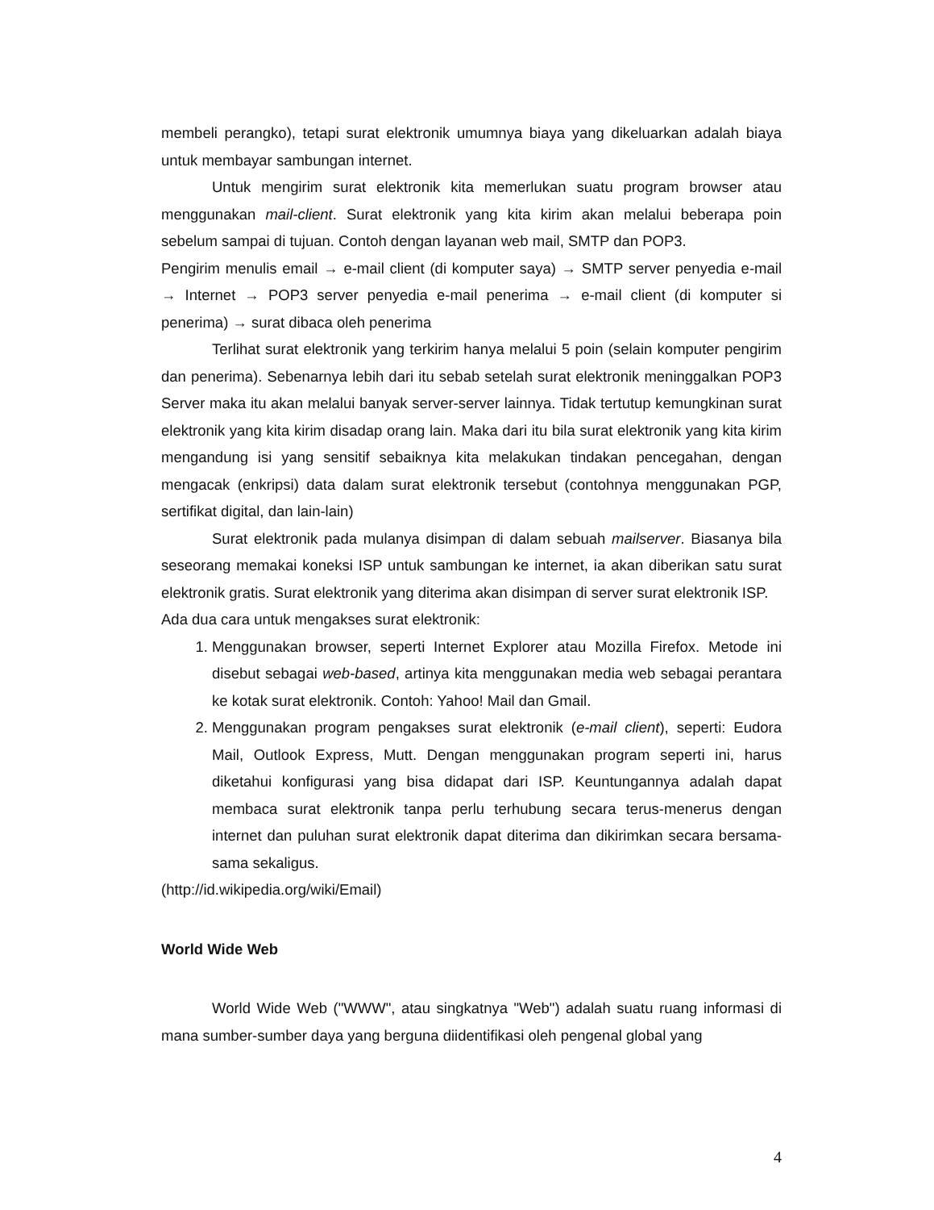membeli perangko), tetapi surat elektronik umumnya biaya yang dikeluarkan adalah biaya untuk membayar sambungan internet.
Untuk mengirim surat elektronik kita memerlukan suatu program browser atau menggunakan mail-client. Surat elektronik yang kita kirim akan melalui beberapa poin sebelum sampai di tujuan. Contoh dengan layanan web mail, SMTP dan POP3.
Pengirim menulis email → e-mail client (di komputer saya) → SMTP server penyedia e-mail → Internet → POP3 server penyedia e-mail penerima → e-mail client (di komputer si penerima) → surat dibaca oleh penerima
Terlihat surat elektronik yang terkirim hanya melalui 5 poin (selain komputer pengirim dan penerima). Sebenarnya lebih dari itu sebab setelah surat elektronik meninggalkan POP3 Server maka itu akan melalui banyak server-server lainnya. Tidak tertutup kemungkinan surat elektronik yang kita kirim disadap orang lain. Maka dari itu bila surat elektronik yang kita kirim mengandung isi yang sensitif sebaiknya kita melakukan tindakan pencegahan, dengan mengacak (enkripsi) data dalam surat elektronik tersebut (contohnya menggunakan PGP, sertifikat digital, dan lain-lain)
Surat elektronik pada mulanya disimpan di dalam sebuah mailserver. Biasanya bila seseorang memakai koneksi ISP untuk sambungan ke internet, ia akan diberikan satu surat elektronik gratis. Surat elektronik yang diterima akan disimpan di server surat elektronik ISP.
Ada dua cara untuk mengakses surat elektronik:
1. Menggunakan browser, seperti Internet Explorer atau Mozilla Firefox. Metode ini disebut sebagai web-based, artinya kita menggunakan media web sebagai perantara ke kotak surat elektronik. Contoh: Yahoo! Mail dan Gmail.
2. Menggunakan program pengakses surat elektronik (e-mail client), seperti: Eudora Mail, Outlook Express, Mutt. Dengan menggunakan program seperti ini, harus diketahui konfigurasi yang bisa didapat dari ISP. Keuntungannya adalah dapat membaca surat elektronik tanpa perlu terhubung secara terus-menerus dengan internet dan puluhan surat elektronik dapat diterima dan dikirimkan secara bersama-sama sekaligus.
(http://id.wikipedia.org/wiki/Email)
World Wide Web
World Wide Web ("WWW", atau singkatnya "Web") adalah suatu ruang informasi di mana sumber-sumber daya yang berguna diidentifikasi oleh pengenal global yang
4